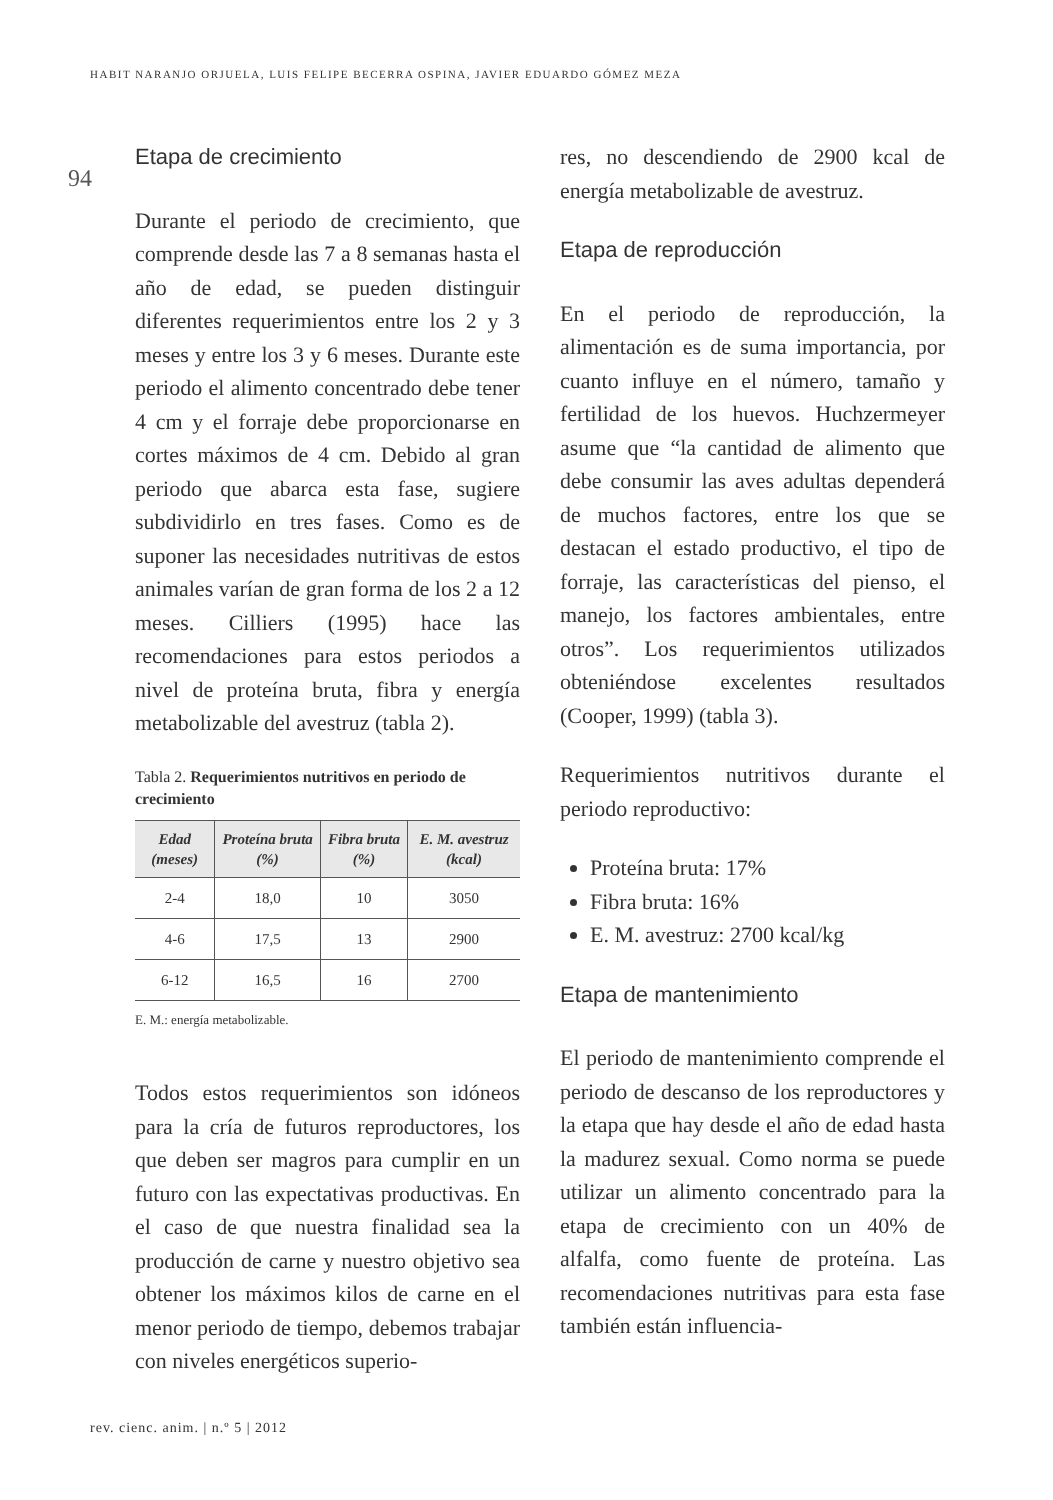HABIT NARANJO ORJUELA, LUIS FELIPE BECERRA OSPINA, JAVIER EDUARDO GÓMEZ MEZA
94
Etapa de crecimiento
Durante el periodo de crecimiento, que comprende desde las 7 a 8 semanas hasta el año de edad, se pueden distinguir diferentes requerimientos entre los 2 y 3 meses y entre los 3 y 6 meses. Durante este periodo el alimento concentrado debe tener 4 cm y el forraje debe proporcionarse en cortes máximos de 4 cm. Debido al gran periodo que abarca esta fase, sugiere subdividirlo en tres fases. Como es de suponer las necesidades nutritivas de estos animales varían de gran forma de los 2 a 12 meses. Cilliers (1995) hace las recomendaciones para estos periodos a nivel de proteína bruta, fibra y energía metabolizable del avestruz (tabla 2).
Tabla 2. Requerimientos nutritivos en periodo de crecimiento
| Edad (meses) | Proteína bruta (%) | Fibra bruta (%) | E. M. avestruz (kcal) |
| --- | --- | --- | --- |
| 2-4 | 18,0 | 10 | 3050 |
| 4-6 | 17,5 | 13 | 2900 |
| 6-12 | 16,5 | 16 | 2700 |
E. M.: energía metabolizable.
Todos estos requerimientos son idóneos para la cría de futuros reproductores, los que deben ser magros para cumplir en un futuro con las expectativas productivas. En el caso de que nuestra finalidad sea la producción de carne y nuestro objetivo sea obtener los máximos kilos de carne en el menor periodo de tiempo, debemos trabajar con niveles energéticos superio-
res, no descendiendo de 2900 kcal de energía metabolizable de avestruz.
Etapa de reproducción
En el periodo de reproducción, la alimentación es de suma importancia, por cuanto influye en el número, tamaño y fertilidad de los huevos. Huchzermeyer asume que “la cantidad de alimento que debe consumir las aves adultas dependerá de muchos factores, entre los que se destacan el estado productivo, el tipo de forraje, las características del pienso, el manejo, los factores ambientales, entre otros”. Los requerimientos utilizados obteniéndose excelentes resultados (Cooper, 1999) (tabla 3).
Requerimientos nutritivos durante el periodo reproductivo:
Proteína bruta: 17%
Fibra bruta: 16%
E. M. avestruz: 2700 kcal/kg
Etapa de mantenimiento
El periodo de mantenimiento comprende el periodo de descanso de los reproductores y la etapa que hay desde el año de edad hasta la madurez sexual. Como norma se puede utilizar un alimento concentrado para la etapa de crecimiento con un 40% de alfalfa, como fuente de proteína. Las recomendaciones nutritivas para esta fase también están influencia-
rev. cienc. anim. | n.º 5 | 2012